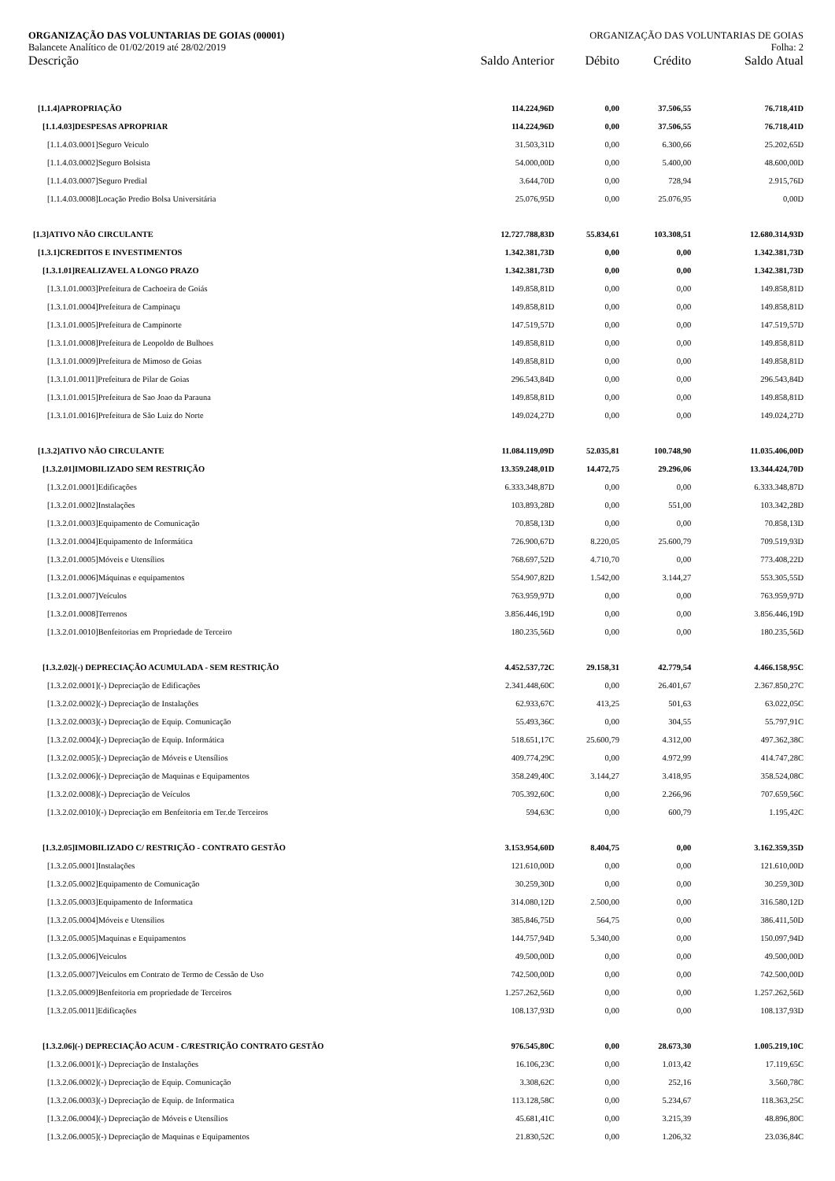ORGANIZAÇÃO DAS VOLUNTARIAS DE GOIAS (00001) ORGANIZAÇÃO DAS VOLUNTARIAS DE GOIAS
Balancete Analítico de 01/02/2019 até 28/02/2019 Folha: 2
| Descrição | Saldo Anterior | Débito | Crédito | Saldo Atual |
| --- | --- | --- | --- | --- |
| [1.1.4]APROPRIAÇÃO | 114.224,96D | 0,00 | 37.506,55 | 76.718,41D |
| [1.1.4.03]DESPESAS APROPRIAR | 114.224,96D | 0,00 | 37.506,55 | 76.718,41D |
| [1.1.4.03.0001]Seguro Veiculo | 31.503,31D | 0,00 | 6.300,66 | 25.202,65D |
| [1.1.4.03.0002]Seguro Bolsista | 54.000,00D | 0,00 | 5.400,00 | 48.600,00D |
| [1.1.4.03.0007]Seguro Predial | 3.644,70D | 0,00 | 728,94 | 2.915,76D |
| [1.1.4.03.0008]Locação Predio Bolsa Universitária | 25.076,95D | 0,00 | 25.076,95 | 0,00D |
| [1.3]ATIVO NÃO CIRCULANTE | 12.727.788,83D | 55.834,61 | 103.308,51 | 12.680.314,93D |
| [1.3.1]CREDITOS E INVESTIMENTOS | 1.342.381,73D | 0,00 | 0,00 | 1.342.381,73D |
| [1.3.1.01]REALIZAVEL A LONGO PRAZO | 1.342.381,73D | 0,00 | 0,00 | 1.342.381,73D |
| [1.3.1.01.0003]Prefeitura de Cachoeira de Goiás | 149.858,81D | 0,00 | 0,00 | 149.858,81D |
| [1.3.1.01.0004]Prefeitura de Campinaçu | 149.858,81D | 0,00 | 0,00 | 149.858,81D |
| [1.3.1.01.0005]Prefeitura de Campinorte | 147.519,57D | 0,00 | 0,00 | 147.519,57D |
| [1.3.1.01.0008]Prefeitura de Leopoldo de Bulhoes | 149.858,81D | 0,00 | 0,00 | 149.858,81D |
| [1.3.1.01.0009]Prefeitura de Mimoso de Goias | 149.858,81D | 0,00 | 0,00 | 149.858,81D |
| [1.3.1.01.0011]Prefeitura de Pilar de Goias | 296.543,84D | 0,00 | 0,00 | 296.543,84D |
| [1.3.1.01.0015]Prefeitura de Sao Joao da Parauna | 149.858,81D | 0,00 | 0,00 | 149.858,81D |
| [1.3.1.01.0016]Prefeitura de São Luiz do Norte | 149.024,27D | 0,00 | 0,00 | 149.024,27D |
| [1.3.2]ATIVO NÃO CIRCULANTE | 11.084.119,09D | 52.035,81 | 100.748,90 | 11.035.406,00D |
| [1.3.2.01]IMOBILIZADO SEM RESTRIÇÃO | 13.359.248,01D | 14.472,75 | 29.296,06 | 13.344.424,70D |
| [1.3.2.01.0001]Edificações | 6.333.348,87D | 0,00 | 0,00 | 6.333.348,87D |
| [1.3.2.01.0002]Instalações | 103.893,28D | 0,00 | 551,00 | 103.342,28D |
| [1.3.2.01.0003]Equipamento de Comunicação | 70.858,13D | 0,00 | 0,00 | 70.858,13D |
| [1.3.2.01.0004]Equipamento de Informática | 726.900,67D | 8.220,05 | 25.600,79 | 709.519,93D |
| [1.3.2.01.0005]Móveis e Utensílios | 768.697,52D | 4.710,70 | 0,00 | 773.408,22D |
| [1.3.2.01.0006]Máquinas e equipamentos | 554.907,82D | 1.542,00 | 3.144,27 | 553.305,55D |
| [1.3.2.01.0007]Veículos | 763.959,97D | 0,00 | 0,00 | 763.959,97D |
| [1.3.2.01.0008]Terrenos | 3.856.446,19D | 0,00 | 0,00 | 3.856.446,19D |
| [1.3.2.01.0010]Benfeitorias em Propriedade de Terceiro | 180.235,56D | 0,00 | 0,00 | 180.235,56D |
| [1.3.2.02](-) DEPRECIAÇÃO ACUMULADA - SEM RESTRIÇÃO | 4.452.537,72C | 29.158,31 | 42.779,54 | 4.466.158,95C |
| [1.3.2.02.0001](-) Depreciação de Edificações | 2.341.448,60C | 0,00 | 26.401,67 | 2.367.850,27C |
| [1.3.2.02.0002](-) Depreciação de Instalações | 62.933,67C | 413,25 | 501,63 | 63.022,05C |
| [1.3.2.02.0003](-) Depreciação de Equip. Comunicação | 55.493,36C | 0,00 | 304,55 | 55.797,91C |
| [1.3.2.02.0004](-) Depreciação de Equip. Informática | 518.651,17C | 25.600,79 | 4.312,00 | 497.362,38C |
| [1.3.2.02.0005](-) Depreciação de Móveis e Utensílios | 409.774,29C | 0,00 | 4.972,99 | 414.747,28C |
| [1.3.2.02.0006](-) Depreciação de Maquinas e Equipamentos | 358.249,40C | 3.144,27 | 3.418,95 | 358.524,08C |
| [1.3.2.02.0008](-) Depreciação de Veículos | 705.392,60C | 0,00 | 2.266,96 | 707.659,56C |
| [1.3.2.02.0010](-) Depreciação em Benfeitoria em Ter.de Terceiros | 594,63C | 0,00 | 600,79 | 1.195,42C |
| [1.3.2.05]IMOBILIZADO C/ RESTRIÇÃO - CONTRATO GESTÃO | 3.153.954,60D | 8.404,75 | 0,00 | 3.162.359,35D |
| [1.3.2.05.0001]Instalações | 121.610,00D | 0,00 | 0,00 | 121.610,00D |
| [1.3.2.05.0002]Equipamento de Comunicação | 30.259,30D | 0,00 | 0,00 | 30.259,30D |
| [1.3.2.05.0003]Equipamento de Informatica | 314.080,12D | 2.500,00 | 0,00 | 316.580,12D |
| [1.3.2.05.0004]Móveis e Utensilios | 385.846,75D | 564,75 | 0,00 | 386.411,50D |
| [1.3.2.05.0005]Maquinas e Equipamentos | 144.757,94D | 5.340,00 | 0,00 | 150.097,94D |
| [1.3.2.05.0006]Veiculos | 49.500,00D | 0,00 | 0,00 | 49.500,00D |
| [1.3.2.05.0007]Veiculos em Contrato de Termo de Cessão de Uso | 742.500,00D | 0,00 | 0,00 | 742.500,00D |
| [1.3.2.05.0009]Benfeitoria em propriedade de Terceiros | 1.257.262,56D | 0,00 | 0,00 | 1.257.262,56D |
| [1.3.2.05.0011]Edificações | 108.137,93D | 0,00 | 0,00 | 108.137,93D |
| [1.3.2.06](-) DEPRECIAÇÃO ACUM - C/RESTRIÇÃO CONTRATO GESTÃO | 976.545,80C | 0,00 | 28.673,30 | 1.005.219,10C |
| [1.3.2.06.0001](-) Depreciação de Instalações | 16.106,23C | 0,00 | 1.013,42 | 17.119,65C |
| [1.3.2.06.0002](-) Depreciação de Equip. Comunicação | 3.308,62C | 0,00 | 252,16 | 3.560,78C |
| [1.3.2.06.0003](-) Depreciação de Equip. de Informatica | 113.128,58C | 0,00 | 5.234,67 | 118.363,25C |
| [1.3.2.06.0004](-) Depreciação de Móveis e Utensílios | 45.681,41C | 0,00 | 3.215,39 | 48.896,80C |
| [1.3.2.06.0005](-) Depreciação de Maquinas e Equipamentos | 21.830,52C | 0,00 | 1.206,32 | 23.036,84C |